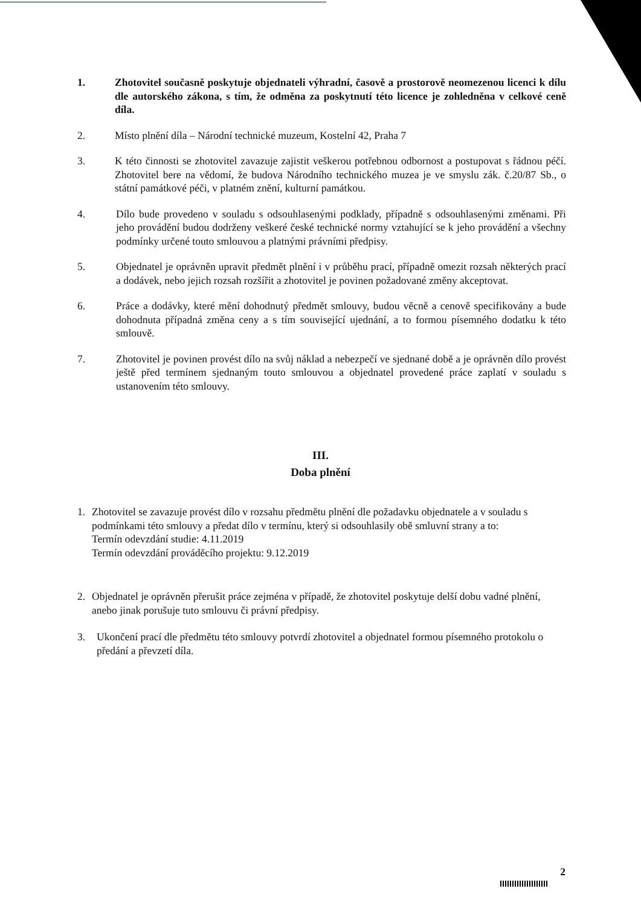1. Zhotovitel současně poskytuje objednateli výhradní, časově a prostorově neomezenou licenci k dílu dle autorského zákona, s tím, že odměna za poskytnutí této licence je zohledněna v celkové ceně díla.
2. Místo plnění díla – Národní technické muzeum, Kostelní 42, Praha 7
3. K této činnosti se zhotovitel zavazuje zajistit veškerou potřebnou odbornost a postupovat s řádnou péčí. Zhotovitel bere na vědomí, že budova Národního technického muzea je ve smyslu zák. č.20/87 Sb., o státní památkové péči, v platném znění, kulturní památkou.
4. Dílo bude provedeno v souladu s odsouhlasenými podklady, případně s odsouhlasenými změnami. Při jeho provádění budou dodrženy veškeré české technické normy vztahující se k jeho provádění a všechny podmínky určené touto smlouvou a platnými právními předpisy.
5. Objednatel je oprávněn upravit předmět plnění i v průběhu prací, případně omezit rozsah některých prací a dodávek, nebo jejich rozsah rozšířit a zhotovitel je povinen požadované změny akceptovat.
6. Práce a dodávky, které mění dohodnutý předmět smlouvy, budou věcně a cenově specifikovány a bude dohodnuta případná změna ceny a s tím související ujednání, a to formou písemného dodatku k této smlouvě.
7. Zhotovitel je povinen provést dílo na svůj náklad a nebezpečí ve sjednané době a je oprávněn dílo provést ještě před termínem sjednaným touto smlouvou a objednatel provedené práce zaplatí v souladu s ustanovením této smlouvy.
III.
Doba plnění
1. Zhotovitel se zavazuje provést dílo v rozsahu předmětu plnění dle požadavku objednatele a v souladu s podmínkami této smlouvy a předat dílo v termínu, který si odsouhlasily obě smluvní strany a to:
Termín odevzdání studie: 4.11.2019
Termín odevzdání prováděcího projektu: 9.12.2019
2. Objednatel je oprávněn přerušit práce zejména v případě, že zhotovitel poskytuje delší dobu vadné plnění, anebo jinak porušuje tuto smlouvu či právní předpisy.
3. Ukončení prací dle předmětu této smlouvy potvrdí zhotovitel a objednatel formou písemného protokolu o předání a převzetí díla.
2